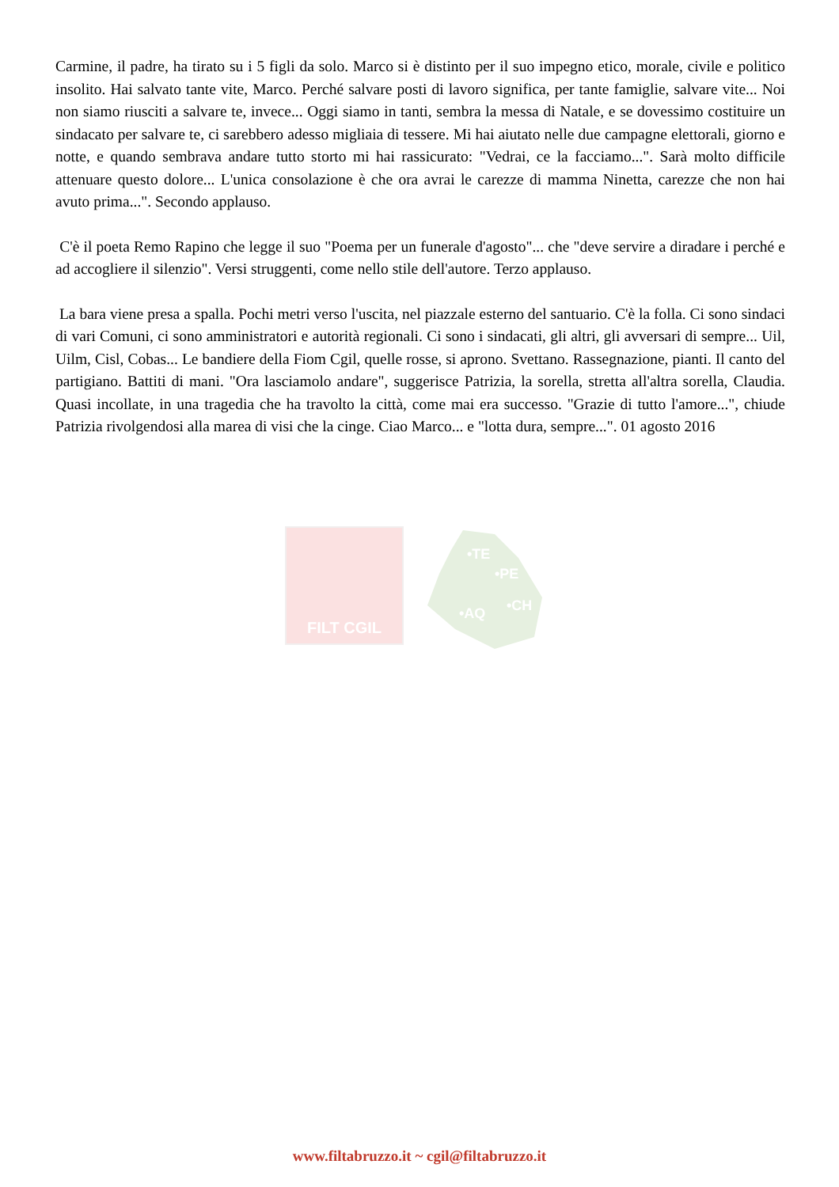Carmine, il padre, ha tirato su i 5 figli da solo. Marco si è distinto per il suo impegno etico, morale, civile e politico insolito. Hai salvato tante vite, Marco. Perché salvare posti di lavoro significa, per tante famiglie, salvare vite... Noi non siamo riusciti a salvare te, invece... Oggi siamo in tanti, sembra la messa di Natale, e se dovessimo costituire un sindacato per salvare te, ci sarebbero adesso migliaia di tessere. Mi hai aiutato nelle due campagne elettorali, giorno e notte, e quando sembrava andare tutto storto mi hai rassicurato: "Vedrai, ce la facciamo...". Sarà molto difficile attenuare questo dolore... L'unica consolazione è che ora avrai le carezze di mamma Ninetta, carezze che non hai avuto prima...". Secondo applauso.
C'è il poeta Remo Rapino che legge il suo "Poema per un funerale d'agosto"... che "deve servire a diradare i perché e ad accogliere il silenzio". Versi struggenti, come nello stile dell'autore. Terzo applauso.
La bara viene presa a spalla. Pochi metri verso l'uscita, nel piazzale esterno del santuario. C'è la folla. Ci sono sindaci di vari Comuni, ci sono amministratori e autorità regionali. Ci sono i sindacati, gli altri, gli avversari di sempre... Uil, Uilm, Cisl, Cobas... Le bandiere della Fiom Cgil, quelle rosse, si aprono. Svettano. Rassegnazione, pianti. Il canto del partigiano. Battiti di mani. "Ora lasciamolo andare", suggerisce Patrizia, la sorella, stretta all'altra sorella, Claudia. Quasi incollate, in una tragedia che ha travolto la città, come mai era successo. "Grazie di tutto l'amore...", chiude Patrizia rivolgendosi alla marea di visi che la cinge. Ciao Marco... e "lotta dura, sempre...". 01 agosto 2016
FILT CGIL
•TE
•PE
•AQ •CH
www.filtabruzzo.it ~ cgil@filtabruzzo.it